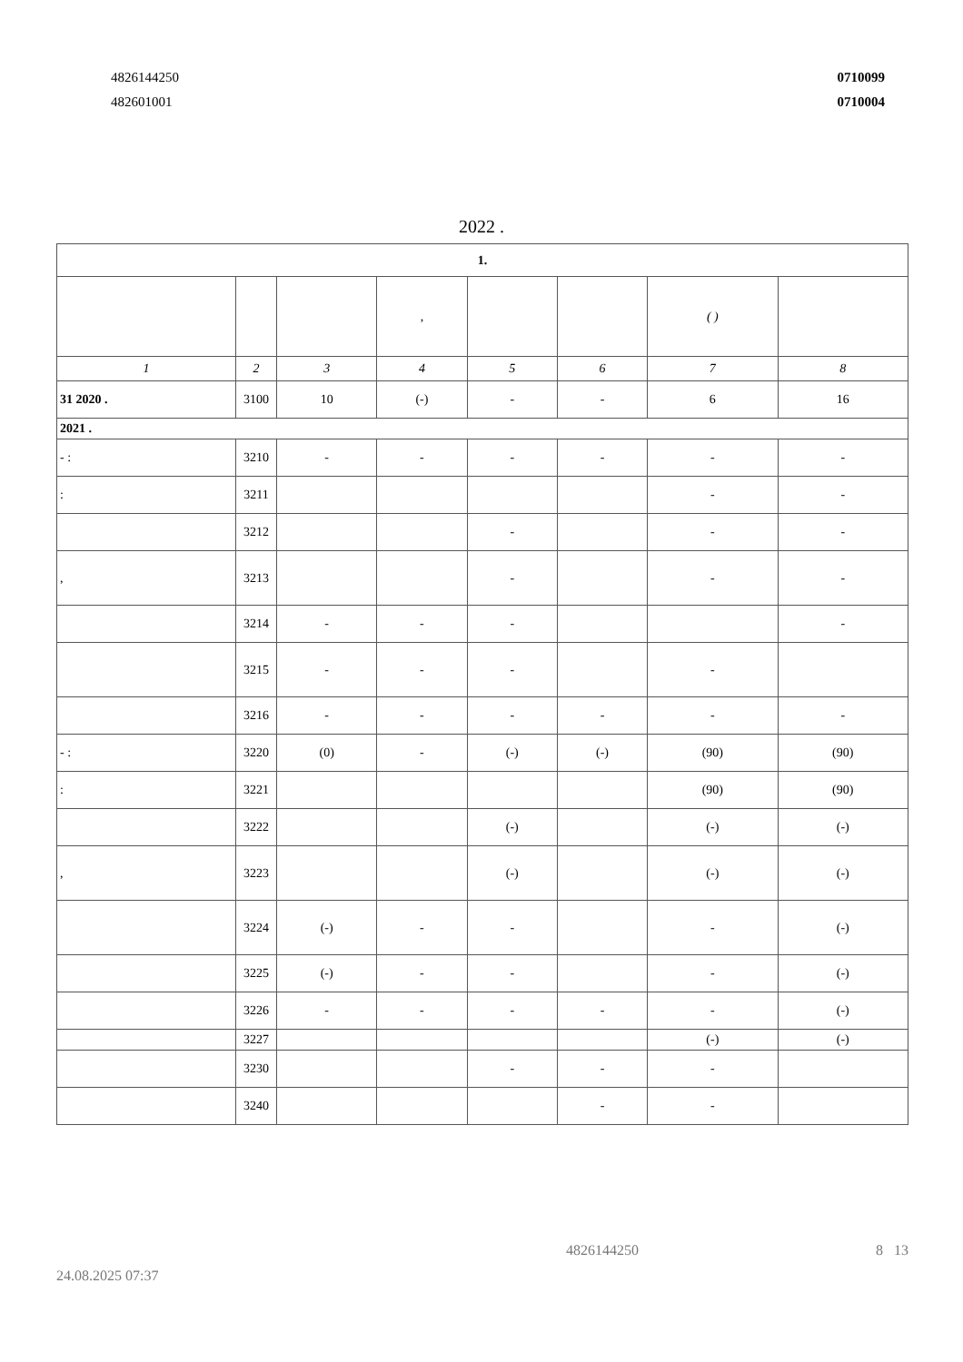4826144250 0710099
482601001 0710004
2022 .
| 1. | | | | | | | |
| --- | --- | --- | --- | --- | --- | --- | --- |
| | | | , | | | ( ) | |
| 1 | 2 | 3 | 4 | 5 | 6 | 7 | 8 |
| 31 2020 . | 3100 | 10 | (-) | - | - | 6 | 16 |
| 2021 . | | | | | | | |
| - : | 3210 | - | - | - | - | - | - |
| : | 3211 | | | | | - | - |
| | 3212 | | | - | | - | - |
| , | 3213 | | | - | | - | - |
| | 3214 | - | - | - | | | - |
| | 3215 | - | - | - | | - | |
| | 3216 | - | - | - | - | - | - |
| - : | 3220 | (0) | - | (-) | (-) | (90) | (90) |
| : | 3221 | | | | | (90) | (90) |
| | 3222 | | | (-) | | (-) | (-) |
| , | 3223 | | | (-) | | (-) | (-) |
| | 3224 | (-) | - | - | | - | (-) |
| | 3225 | (-) | - | - | | - | (-) |
| | 3226 | - | - | - | - | - | (-) |
| | 3227 | | | | | (-) | (-) |
| | 3230 | | | - | - | - | |
| | 3240 | | | | - | - | |
4826144250 8 13
24.08.2025 07:37